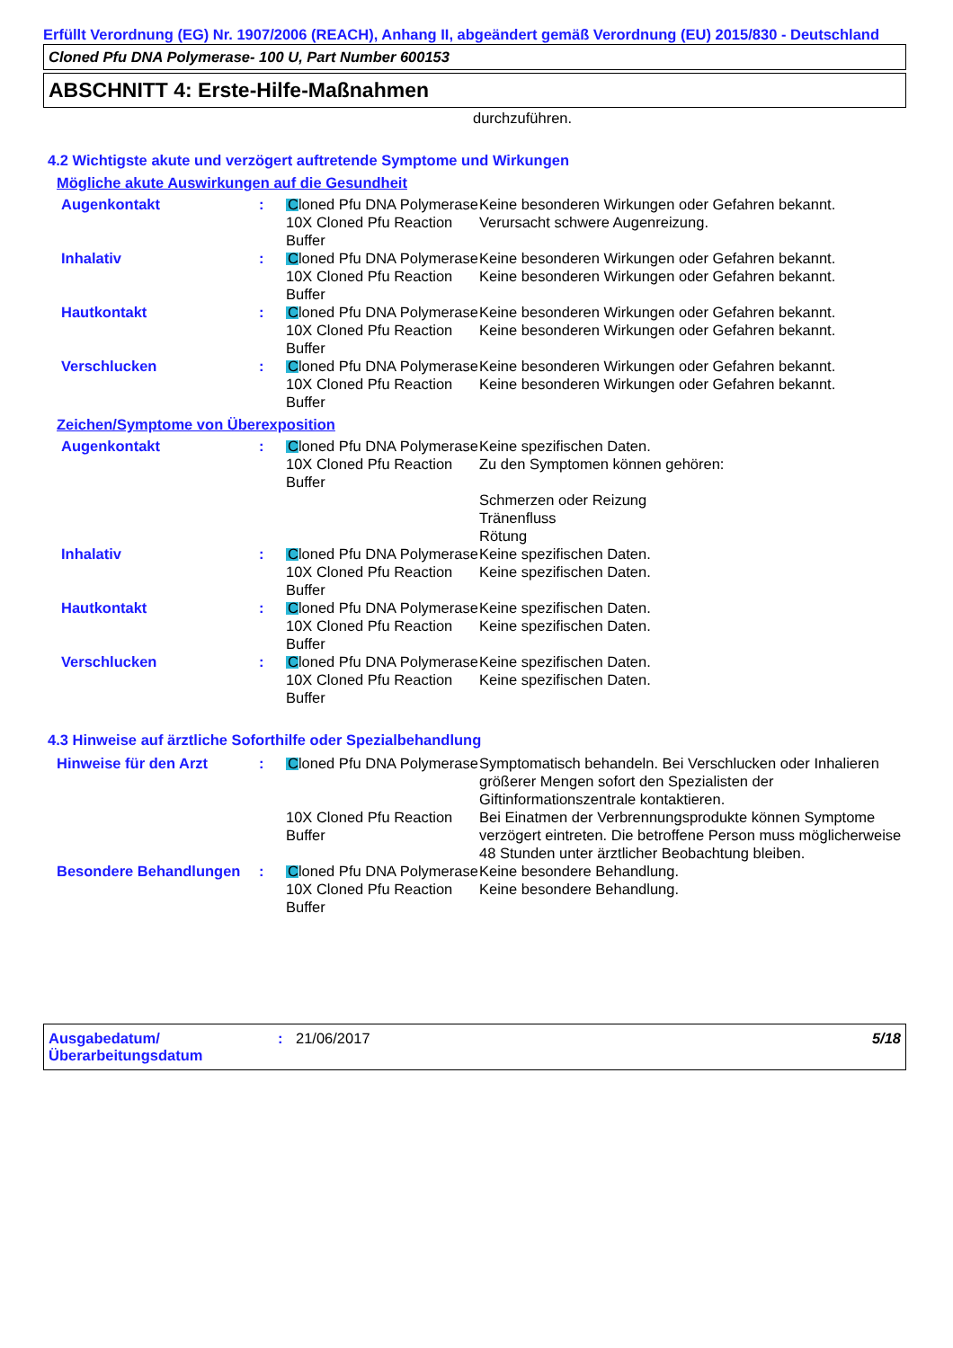Erfüllt Verordnung (EG) Nr. 1907/2006 (REACH), Anhang II, abgeändert gemäß Verordnung (EU) 2015/830 - Deutschland
Cloned Pfu DNA Polymerase- 100 U, Part Number 600153
ABSCHNITT 4: Erste-Hilfe-Maßnahmen
durchzuführen.
4.2 Wichtigste akute und verzögert auftretende Symptome und Wirkungen
Mögliche akute Auswirkungen auf die Gesundheit
| Augenkontakt | : | Cloned Pfu DNA Polymerase | Keine besonderen Wirkungen oder Gefahren bekannt. |
| | | 10X Cloned Pfu Reaction Buffer | Verursacht schwere Augenreizung. |
| Inhalativ | : | Cloned Pfu DNA Polymerase | Keine besonderen Wirkungen oder Gefahren bekannt. |
| | | 10X Cloned Pfu Reaction Buffer | Keine besonderen Wirkungen oder Gefahren bekannt. |
| Hautkontakt | : | Cloned Pfu DNA Polymerase | Keine besonderen Wirkungen oder Gefahren bekannt. |
| | | 10X Cloned Pfu Reaction Buffer | Keine besonderen Wirkungen oder Gefahren bekannt. |
| Verschlucken | : | Cloned Pfu DNA Polymerase | Keine besonderen Wirkungen oder Gefahren bekannt. |
| | | 10X Cloned Pfu Reaction Buffer | Keine besonderen Wirkungen oder Gefahren bekannt. |
Zeichen/Symptome von Überexposition
| Augenkontakt | : | Cloned Pfu DNA Polymerase | Keine spezifischen Daten. |
| | | 10X Cloned Pfu Reaction Buffer | Zu den Symptomen können gehören: Schmerzen oder Reizung Tränenfluss Rötung |
| Inhalativ | : | Cloned Pfu DNA Polymerase | Keine spezifischen Daten. |
| | | 10X Cloned Pfu Reaction Buffer | Keine spezifischen Daten. |
| Hautkontakt | : | Cloned Pfu DNA Polymerase | Keine spezifischen Daten. |
| | | 10X Cloned Pfu Reaction Buffer | Keine spezifischen Daten. |
| Verschlucken | : | Cloned Pfu DNA Polymerase | Keine spezifischen Daten. |
| | | 10X Cloned Pfu Reaction Buffer | Keine spezifischen Daten. |
4.3 Hinweise auf ärztliche Soforthilfe oder Spezialbehandlung
| Hinweise für den Arzt | : | Cloned Pfu DNA Polymerase | Symptomatisch behandeln. Bei Verschlucken oder Inhalieren größerer Mengen sofort den Spezialisten der Giftinformationszentrale kontaktieren. |
| | | 10X Cloned Pfu Reaction Buffer | Bei Einatmen der Verbrennungsprodukte können Symptome verzögert eintreten. Die betroffene Person muss möglicherweise 48 Stunden unter ärztlicher Beobachtung bleiben. |
| Besondere Behandlungen | : | Cloned Pfu DNA Polymerase | Keine besondere Behandlung. |
| | | 10X Cloned Pfu Reaction Buffer | Keine besondere Behandlung. |
Ausgabedatum/ Überarbeitungsdatum
: 21/06/2017 5/18